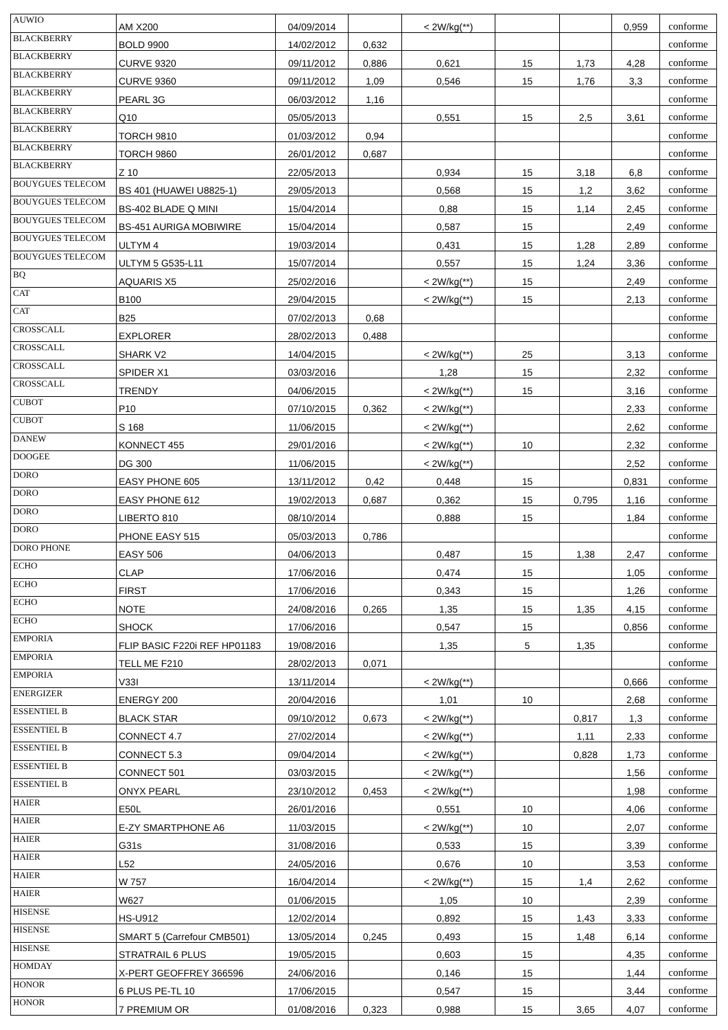| AUWIO | AM X200 | 04/09/2014 | | < 2W/kg(**) | | | 0,959 | conforme |
| BLACKBERRY | BOLD 9900 | 14/02/2012 | 0,632 | | | | | conforme |
| BLACKBERRY | CURVE 9320 | 09/11/2012 | 0,886 | 0,621 | 15 | 1,73 | 4,28 | conforme |
| BLACKBERRY | CURVE 9360 | 09/11/2012 | 1,09 | 0,546 | 15 | 1,76 | 3,3 | conforme |
| BLACKBERRY | PEARL 3G | 06/03/2012 | 1,16 | | | | | conforme |
| BLACKBERRY | Q10 | 05/05/2013 | | 0,551 | 15 | 2,5 | 3,61 | conforme |
| BLACKBERRY | TORCH 9810 | 01/03/2012 | 0,94 | | | | | conforme |
| BLACKBERRY | TORCH 9860 | 26/01/2012 | 0,687 | | | | | conforme |
| BLACKBERRY | Z 10 | 22/05/2013 | | 0,934 | 15 | 3,18 | 6,8 | conforme |
| BOUYGUES TELECOM | BS 401 (HUAWEI U8825-1) | 29/05/2013 | | 0,568 | 15 | 1,2 | 3,62 | conforme |
| BOUYGUES TELECOM | BS-402 BLADE Q MINI | 15/04/2014 | | 0,88 | 15 | 1,14 | 2,45 | conforme |
| BOUYGUES TELECOM | BS-451 AURIGA MOBIWIRE | 15/04/2014 | | 0,587 | 15 | | 2,49 | conforme |
| BOUYGUES TELECOM | ULTYM 4 | 19/03/2014 | | 0,431 | 15 | 1,28 | 2,89 | conforme |
| BOUYGUES TELECOM | ULTYM 5 G535-L11 | 15/07/2014 | | 0,557 | 15 | 1,24 | 3,36 | conforme |
| BQ | AQUARIS X5 | 25/02/2016 | | < 2W/kg(**) | 15 | | 2,49 | conforme |
| CAT | B100 | 29/04/2015 | | < 2W/kg(**) | 15 | | 2,13 | conforme |
| CAT | B25 | 07/02/2013 | 0,68 | | | | | conforme |
| CROSSCALL | EXPLORER | 28/02/2013 | 0,488 | | | | | conforme |
| CROSSCALL | SHARK V2 | 14/04/2015 | | < 2W/kg(**) | 25 | | 3,13 | conforme |
| CROSSCALL | SPIDER X1 | 03/03/2016 | | 1,28 | 15 | | 2,32 | conforme |
| CROSSCALL | TRENDY | 04/06/2015 | | < 2W/kg(**) | 15 | | 3,16 | conforme |
| CUBOT | P10 | 07/10/2015 | 0,362 | < 2W/kg(**) | | | 2,33 | conforme |
| CUBOT | S 168 | 11/06/2015 | | < 2W/kg(**) | | | 2,62 | conforme |
| DANEW | KONNECT 455 | 29/01/2016 | | < 2W/kg(**) | 10 | | 2,32 | conforme |
| DOOGEE | DG 300 | 11/06/2015 | | < 2W/kg(**) | | | 2,52 | conforme |
| DORO | EASY PHONE 605 | 13/11/2012 | 0,42 | 0,448 | 15 | | 0,831 | conforme |
| DORO | EASY PHONE 612 | 19/02/2013 | 0,687 | 0,362 | 15 | 0,795 | 1,16 | conforme |
| DORO | LIBERTO 810 | 08/10/2014 | | 0,888 | 15 | | 1,84 | conforme |
| DORO | PHONE EASY 515 | 05/03/2013 | 0,786 | | | | | conforme |
| DORO PHONE | EASY 506 | 04/06/2013 | | 0,487 | 15 | 1,38 | 2,47 | conforme |
| ECHO | CLAP | 17/06/2016 | | 0,474 | 15 | | 1,05 | conforme |
| ECHO | FIRST | 17/06/2016 | | 0,343 | 15 | | 1,26 | conforme |
| ECHO | NOTE | 24/08/2016 | 0,265 | 1,35 | 15 | 1,35 | 4,15 | conforme |
| ECHO | SHOCK | 17/06/2016 | | 0,547 | 15 | | 0,856 | conforme |
| EMPORIA | FLIP BASIC F220i REF HP01183 | 19/08/2016 | | 1,35 | 5 | 1,35 | | conforme |
| EMPORIA | TELL ME F210 | 28/02/2013 | 0,071 | | | | | conforme |
| EMPORIA | V33I | 13/11/2014 | | < 2W/kg(**) | | | 0,666 | conforme |
| ENERGIZER | ENERGY 200 | 20/04/2016 | | 1,01 | 10 | | 2,68 | conforme |
| ESSENTIEL B | BLACK STAR | 09/10/2012 | 0,673 | < 2W/kg(**) | | 0,817 | 1,3 | conforme |
| ESSENTIEL B | CONNECT 4.7 | 27/02/2014 | | < 2W/kg(**) | | 1,11 | 2,33 | conforme |
| ESSENTIEL B | CONNECT 5.3 | 09/04/2014 | | < 2W/kg(**) | | 0,828 | 1,73 | conforme |
| ESSENTIEL B | CONNECT 501 | 03/03/2015 | | < 2W/kg(**) | | | 1,56 | conforme |
| ESSENTIEL B | ONYX PEARL | 23/10/2012 | 0,453 | < 2W/kg(**) | | | 1,98 | conforme |
| HAIER | E50L | 26/01/2016 | | 0,551 | 10 | | 4,06 | conforme |
| HAIER | E-ZY SMARTPHONE A6 | 11/03/2015 | | < 2W/kg(**) | 10 | | 2,07 | conforme |
| HAIER | G31s | 31/08/2016 | | 0,533 | 15 | | 3,39 | conforme |
| HAIER | L52 | 24/05/2016 | | 0,676 | 10 | | 3,53 | conforme |
| HAIER | W 757 | 16/04/2014 | | < 2W/kg(**) | 15 | 1,4 | 2,62 | conforme |
| HAIER | W627 | 01/06/2015 | | 1,05 | 10 | | 2,39 | conforme |
| HISENSE | HS-U912 | 12/02/2014 | | 0,892 | 15 | 1,43 | 3,33 | conforme |
| HISENSE | SMART 5 (Carrefour CMB501) | 13/05/2014 | 0,245 | 0,493 | 15 | 1,48 | 6,14 | conforme |
| HISENSE | STRATRAIL 6 PLUS | 19/05/2015 | | 0,603 | 15 | | 4,35 | conforme |
| HOMDAY | X-PERT GEOFFREY 366596 | 24/06/2016 | | 0,146 | 15 | | 1,44 | conforme |
| HONOR | 6 PLUS PE-TL 10 | 17/06/2015 | | 0,547 | 15 | | 3,44 | conforme |
| HONOR | 7 PREMIUM OR | 01/08/2016 | 0,323 | 0,988 | 15 | 3,65 | 4,07 | conforme |